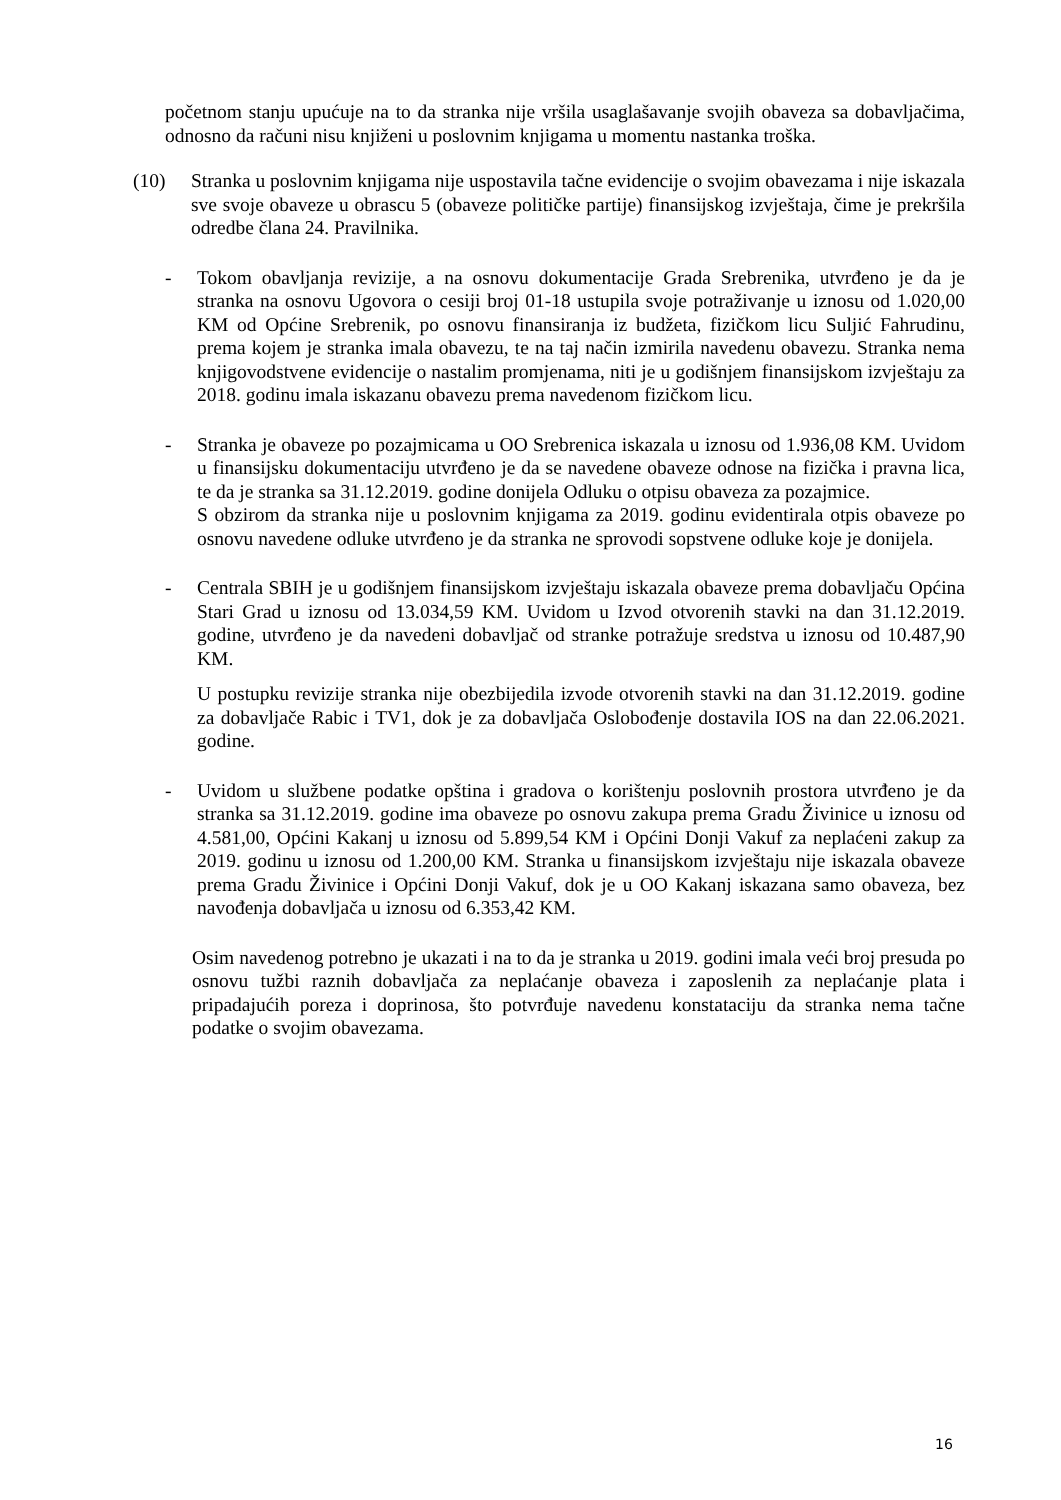početnom stanju upućuje na to da stranka nije vršila usaglašavanje svojih obaveza sa dobavljačima, odnosno da računi nisu knjiženi u poslovnim knjigama u momentu nastanka troška.
(10) Stranka u poslovnim knjigama nije uspostavila tačne evidencije o svojim obavezama i nije iskazala sve svoje obaveze u obrascu 5 (obaveze političke partije) finansijskog izvještaja, čime je prekršila odredbe člana 24. Pravilnika.
- Tokom obavljanja revizije, a na osnovu dokumentacije Grada Srebrenika, utvrđeno je da je stranka na osnovu Ugovora o cesiji broj 01-18 ustupila svoje potraživanje u iznosu od 1.020,00 KM od Općine Srebrenik, po osnovu finansiranja iz budžeta, fizičkom licu Suljić Fahrudinu, prema kojem je stranka imala obavezu, te na taj način izmirila navedenu obavezu. Stranka nema knjigovodstvene evidencije o nastalim promjenama, niti je u godišnjem finansijskom izvještaju za 2018. godinu imala iskazanu obavezu prema navedenom fizičkom licu.
- Stranka je obaveze po pozajmicama u OO Srebrenica iskazala u iznosu od 1.936,08 KM. Uvidom u finansijsku dokumentaciju utvrđeno je da se navedene obaveze odnose na fizička i pravna lica, te da je stranka sa 31.12.2019. godine donijela Odluku o otpisu obaveza za pozajmice.
S obzirom da stranka nije u poslovnim knjigama za 2019. godinu evidentirala otpis obaveze po osnovu navedene odluke utvrđeno je da stranka ne sprovodi sopstvene odluke koje je donijela.
- Centrala SBIH je u godišnjem finansijskom izvještaju iskazala obaveze prema dobavljaču Općina Stari Grad u iznosu od 13.034,59 KM. Uvidom u Izvod otvorenih stavki na dan 31.12.2019. godine, utvrđeno je da navedeni dobavljač od stranke potražuje sredstva u iznosu od 10.487,90 KM.
U postupku revizije stranka nije obezbijedila izvode otvorenih stavki na dan 31.12.2019. godine za dobavljače Rabic i TV1, dok je za dobavljača Oslobođenje dostavila IOS na dan 22.06.2021. godine.
- Uvidom u službene podatke opština i gradova o korištenju poslovnih prostora utvrđeno je da stranka sa 31.12.2019. godine ima obaveze po osnovu zakupa prema Gradu Živinice u iznosu od 4.581,00, Općini Kakanj u iznosu od 5.899,54 KM i Općini Donji Vakuf za neplaćeni zakup za 2019. godinu u iznosu od 1.200,00 KM. Stranka u finansijskom izvještaju nije iskazala obaveze prema Gradu Živinice i Općini Donji Vakuf, dok je u OO Kakanj iskazana samo obaveza, bez navođenja dobavljača u iznosu od 6.353,42 KM.
Osim navedenog potrebno je ukazati i na to da je stranka u 2019. godini imala veći broj presuda po osnovu tužbi raznih dobavljača za neplaćanje obaveza i zaposlenih za neplaćanje plata i pripadajućih poreza i doprinosa, što potvrđuje navedenu konstataciju da stranka nema tačne podatke o svojim obavezama.
16